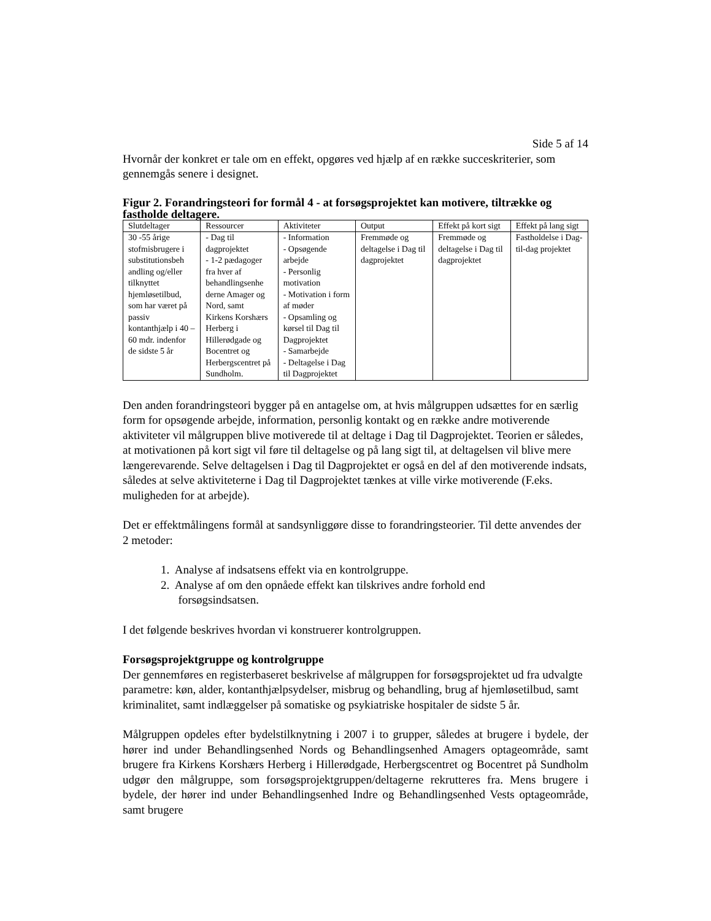Side 5 af 14
Hvornår der konkret er tale om en effekt, opgøres ved hjælp af en række succeskriterier, som gennemgås senere i designet.
Figur 2. Forandringsteori for formål 4 - at forsøgsprojektet kan motivere, tiltrække og fastholde deltagere.
| Slutdeltager | Ressourcer | Aktiviteter | Output | Effekt på kort sigt | Effekt på lang sigt |
| 30 -55 årige stofmisbrugere i substitutionsbeh andling og/eller tilknyttet hjemløsetilbud, som har været på passiv kontanthjælp i 40 – 60 mdr. indenfor de sidste 5 år | - Dag til dagprojektet - 1-2 pædagoger fra hver af behandlingsenhe derne Amager og Nord, samt Kirkens Korshærs Herberg i Hillerødgade og Bocentret og Herbergscentret på Sundholm. | - Information - Opsøgende arbejde - Personlig motivation - Motivation i form af møder - Opsamling og kørsel til Dag til Dagprojektet - Samarbejde - Deltagelse i Dag til Dagprojektet | Fremmøde og deltagelse i Dag til dagprojektet | Fremmøde og deltagelse i Dag til dagprojektet | Fastholdelse i Dag-til-dag projektet |
Den anden forandringsteori bygger på en antagelse om, at hvis målgruppen udsættes for en særlig form for opsøgende arbejde, information, personlig kontakt og en række andre motiverende aktiviteter vil målgruppen blive motiverede til at deltage i Dag til Dagprojektet. Teorien er således, at motivationen på kort sigt vil føre til deltagelse og på lang sigt til, at deltagelsen vil blive mere længerevarende. Selve deltagelsen i Dag til Dagprojektet er også en del af den motiverende indsats, således at selve aktiviteterne i Dag til Dagprojektet tænkes at ville virke motiverende (F.eks. muligheden for at arbejde).
Det er effektmålingens formål at sandsynliggøre disse to forandringsteorier. Til dette anvendes der 2 metoder:
1. Analyse af indsatsens effekt via en kontrolgruppe.
2. Analyse af om den opnåede effekt kan tilskrives andre forhold end
forsøgsindsatsen.
I det følgende beskrives hvordan vi konstruerer kontrolgruppen.
Forsøgsprojektgruppe og kontrolgruppe
Der gennemføres en registerbaseret beskrivelse af målgruppen for forsøgsprojektet ud fra udvalgte parametre: køn, alder, kontanthjælpsydelser, misbrug og behandling, brug af hjemløsetilbud, samt kriminalitet, samt indlæggelser på somatiske og psykiatriske hospitaler de sidste 5 år.
Målgruppen opdeles efter bydelstilknytning i 2007 i to grupper, således at brugere i bydele, der hører ind under Behandlingsenhed Nords og Behandlingsenhed Amagers optageområde, samt brugere fra Kirkens Korshærs Herberg i Hillerødgade, Herbergscentret og Bocentret på Sundholm udgør den målgruppe, som forsøgsprojektgruppen/deltagerne rekrutteres fra. Mens brugere i bydele, der hører ind under Behandlingsenhed Indre og Behandlingsenhed Vests optageområde, samt brugere